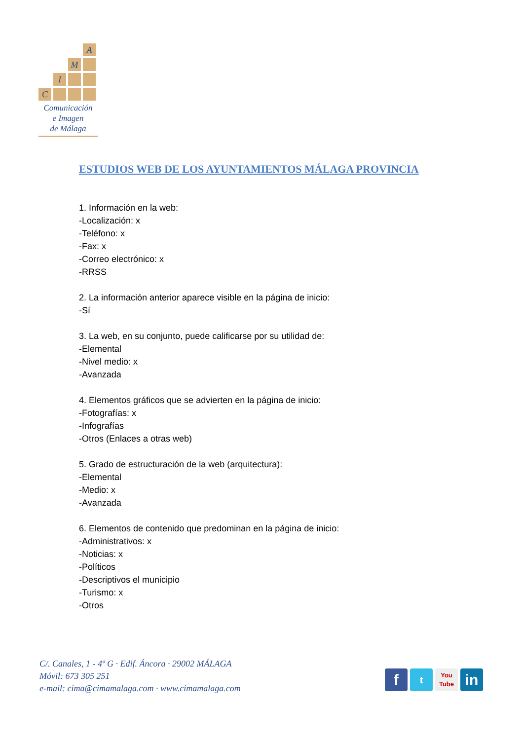A
M
I
C
Comunicación
e Imagen
de Málaga
ESTUDIOS WEB DE LOS AYUNTAMIENTOS MÁLAGA PROVINCIA
1. Información en la web:
-Localización: x
-Teléfono: x
-Fax: x
-Correo electrónico: x
-RRSS
2. La información anterior aparece visible en la página de inicio:
-Sí
3. La web, en su conjunto, puede calificarse por su utilidad de:
-Elemental
-Nivel medio: x
-Avanzada
4. Elementos gráficos que se advierten en la página de inicio:
-Fotografías: x
-Infografías
-Otros (Enlaces a otras web)
5. Grado de estructuración de la web (arquitectura):
-Elemental
-Medio: x
-Avanzada
6. Elementos de contenido que predominan en la página de inicio:
-Administrativos: x
-Noticias: x
-Políticos
-Descriptivos el municipio
-Turismo: x
-Otros
C/. Canales, 1 - 4º G · Edif. Áncora · 29002 MÁLAGA
Móvil: 673 305 251
e-mail: cima@cimamalaga.com · www.cimamalaga.com
f
t
You
Tube
in